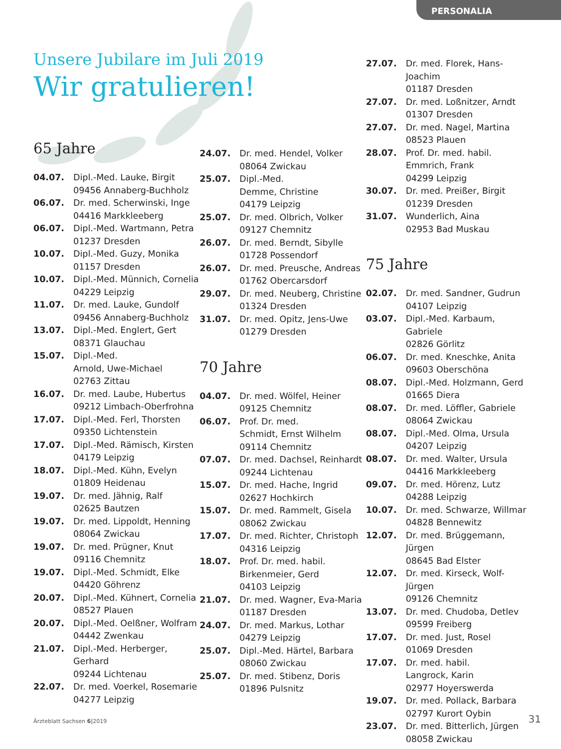PERSONALIA
Unsere Jubilare im Juli 2019
Wir gratulieren!
65 Jahre
04.07. Dipl.-Med. Lauke, Birgit
09456 Annaberg-Buchholz
06.07. Dr. med. Scherwinski, Inge
04416 Markkleeberg
06.07. Dipl.-Med. Wartmann, Petra
01237 Dresden
10.07. Dipl.-Med. Guzy, Monika
01157 Dresden
10.07. Dipl.-Med. Münnich, Cornelia
04229 Leipzig
11.07. Dr. med. Lauke, Gundolf
09456 Annaberg-Buchholz
13.07. Dipl.-Med. Englert, Gert
08371 Glauchau
15.07. Dipl.-Med.
Arnold, Uwe-Michael
02763 Zittau
16.07. Dr. med. Laube, Hubertus
09212 Limbach-Oberfrohna
17.07. Dipl.-Med. Ferl, Thorsten
09350 Lichtenstein
17.07. Dipl.-Med. Rämisch, Kirsten
04179 Leipzig
18.07. Dipl.-Med. Kühn, Evelyn
01809 Heidenau
19.07. Dr. med. Jähnig, Ralf
02625 Bautzen
19.07. Dr. med. Lippoldt, Henning
08064 Zwickau
19.07. Dr. med. Prügner, Knut
09116 Chemnitz
19.07. Dipl.-Med. Schmidt, Elke
04420 Göhrenz
20.07. Dipl.-Med. Kühnert, Cornelia
08527 Plauen
20.07. Dipl.-Med. Oelßner, Wolfram
04442 Zwenkau
21.07. Dipl.-Med. Herberger, Gerhard
09244 Lichtenau
22.07. Dr. med. Voerkel, Rosemarie
04277 Leipzig
24.07. Dr. med. Hendel, Volker
08064 Zwickau
25.07. Dipl.-Med.
Demme, Christine
04179 Leipzig
25.07. Dr. med. Olbrich, Volker
09127 Chemnitz
26.07. Dr. med. Berndt, Sibylle
01728 Possendorf
26.07. Dr. med. Preusche, Andreas
01762 Obercarsdorf
29.07. Dr. med. Neuberg, Christine
01324 Dresden
31.07. Dr. med. Opitz, Jens-Uwe
01279 Dresden
70 Jahre
04.07. Dr. med. Wölfel, Heiner
09125 Chemnitz
06.07. Prof. Dr. med.
Schmidt, Ernst Wilhelm
09114 Chemnitz
07.07. Dr. med. Dachsel, Reinhardt
09244 Lichtenau
15.07. Dr. med. Hache, Ingrid
02627 Hochkirch
15.07. Dr. med. Rammelt, Gisela
08062 Zwickau
17.07. Dr. med. Richter, Christoph
04316 Leipzig
18.07. Prof. Dr. med. habil.
Birkenmeier, Gerd
04103 Leipzig
21.07. Dr. med. Wagner, Eva-Maria
01187 Dresden
24.07. Dr. med. Markus, Lothar
04279 Leipzig
25.07. Dipl.-Med. Härtel, Barbara
08060 Zwickau
25.07. Dr. med. Stibenz, Doris
01896 Pulsnitz
27.07. Dr. med. Florek, Hans-Joachim
01187 Dresden
27.07. Dr. med. Loßnitzer, Arndt
01307 Dresden
27.07. Dr. med. Nagel, Martina
08523 Plauen
28.07. Prof. Dr. med. habil.
Emmrich, Frank
04299 Leipzig
30.07. Dr. med. Preißer, Birgit
01239 Dresden
31.07. Wunderlich, Aina
02953 Bad Muskau
75 Jahre
02.07. Dr. med. Sandner, Gudrun
04107 Leipzig
03.07. Dipl.-Med. Karbaum, Gabriele
02826 Görlitz
06.07. Dr. med. Kneschke, Anita
09603 Oberschöna
08.07. Dipl.-Med. Holzmann, Gerd
01665 Diera
08.07. Dr. med. Löffler, Gabriele
08064 Zwickau
08.07. Dipl.-Med. Olma, Ursula
04207 Leipzig
08.07. Dr. med. Walter, Ursula
04416 Markkleeberg
09.07. Dr. med. Hörenz, Lutz
04288 Leipzig
10.07. Dr. med. Schwarze, Willmar
04828 Bennewitz
12.07. Dr. med. Brüggemann, Jürgen
08645 Bad Elster
12.07. Dr. med. Kirseck, Wolf-Jürgen
09126 Chemnitz
13.07. Dr. med. Chudoba, Detlev
09599 Freiberg
17.07. Dr. med. Just, Rosel
01069 Dresden
17.07. Dr. med. habil.
Langrock, Karin
02977 Hoyerswerda
19.07. Dr. med. Pollack, Barbara
02797 Kurort Oybin
23.07. Dr. med. Bitterlich, Jürgen
08058 Zwickau
Ärzteblatt Sachsen 6|2019 31